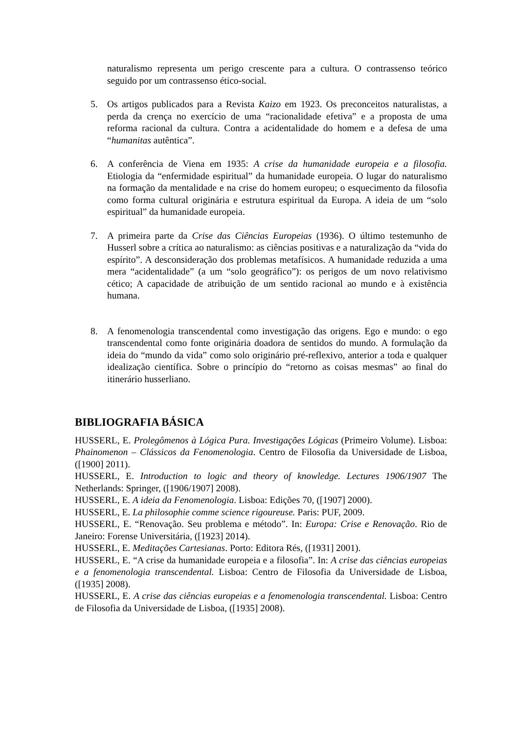naturalismo representa um perigo crescente para a cultura. O contrassenso teórico seguido por um contrassenso ético-social.
5. Os artigos publicados para a Revista Kaizo em 1923. Os preconceitos naturalistas, a perda da crença no exercício de uma “racionalidade efetiva” e a proposta de uma reforma racional da cultura. Contra a acidentalidade do homem e a defesa de uma “humanitas autêntica”.
6. A conferência de Viena em 1935: A crise da humanidade europeia e a filosofia. Etiologia da “enfermidade espiritual” da humanidade europeia. O lugar do naturalismo na formação da mentalidade e na crise do homem europeu; o esquecimento da filosofia como forma cultural originária e estrutura espiritual da Europa. A ideia de um “solo espiritual” da humanidade europeia.
7. A primeira parte da Crise das Ciências Europeias (1936). O último testemunho de Husserl sobre a crítica ao naturalismo: as ciências positivas e a naturalização da “vida do espírito”. A desconsideração dos problemas metafísicos. A humanidade reduzida a uma mera “acidentalidade” (a um “solo geográfico”): os perigos de um novo relativismo cético; A capacidade de atribuição de um sentido racional ao mundo e à existência humana.
8. A fenomenologia transcendental como investigação das origens. Ego e mundo: o ego transcendental como fonte originária doadora de sentidos do mundo. A formulação da ideia do “mundo da vida” como solo originário pré-reflexivo, anterior a toda e qualquer idealização científica. Sobre o princípio do “retorno as coisas mesmas” ao final do itinerário husserliano.
BIBLIOGRAFIA BÁSICA
HUSSERL, E. Prolegômenos à Lógica Pura. Investigações Lógicas (Primeiro Volume). Lisboa: Phainomenon – Clássicos da Fenomenologia. Centro de Filosofia da Universidade de Lisboa, ([1900] 2011).
HUSSERL, E. Introduction to logic and theory of knowledge. Lectures 1906/1907 The Netherlands: Springer, ([1906/1907] 2008).
HUSSERL, E. A ideia da Fenomenologia. Lisboa: Edições 70, ([1907] 2000).
HUSSERL, E. La philosophie comme science rigoureuse. Paris: PUF, 2009.
HUSSERL, E. “Renovação. Seu problema e método”. In: Europa: Crise e Renovação. Rio de Janeiro: Forense Universitária, ([1923] 2014).
HUSSERL, E. Meditações Cartesianas. Porto: Editora Rés, ([1931] 2001).
HUSSERL, E. “A crise da humanidade europeia e a filosofia”. In: A crise das ciências europeias e a fenomenologia transcendental. Lisboa: Centro de Filosofia da Universidade de Lisboa, ([1935] 2008).
HUSSERL, E. A crise das ciências europeias e a fenomenologia transcendental. Lisboa: Centro de Filosofia da Universidade de Lisboa, ([1935] 2008).